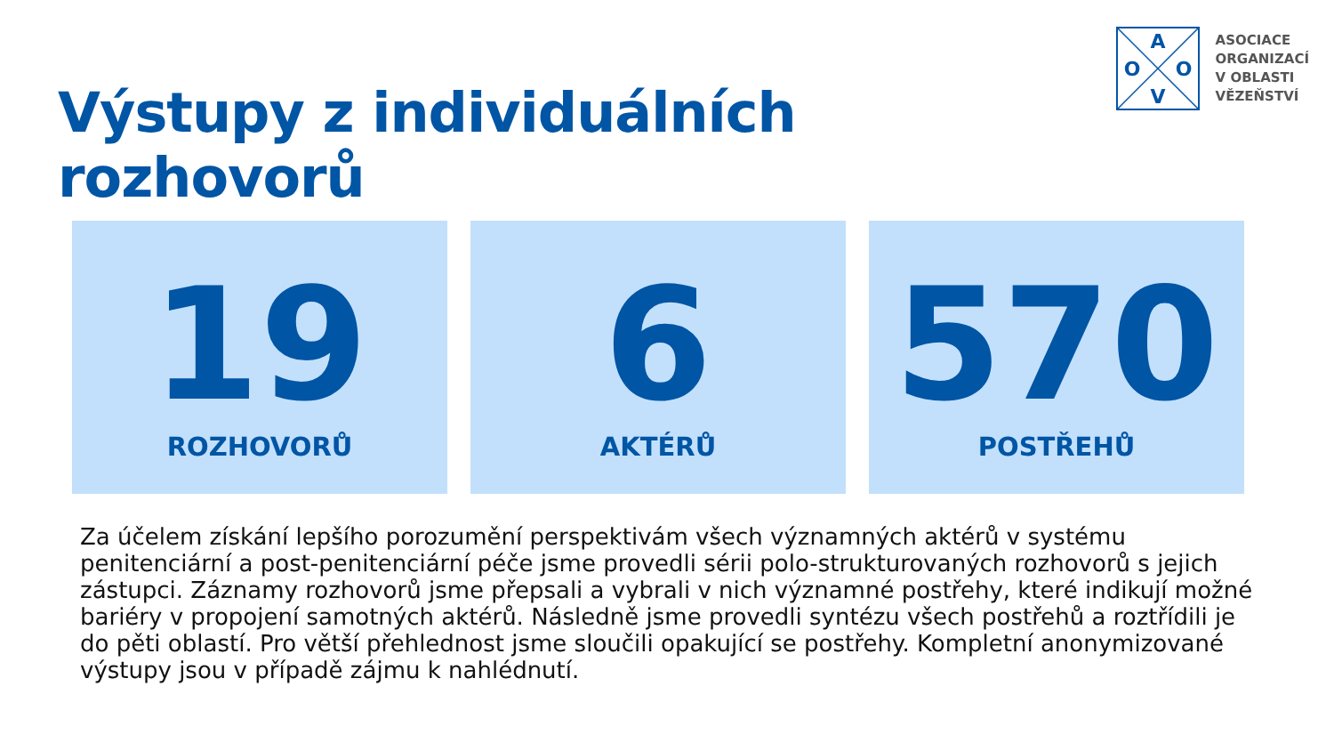Výstupy z individuálních rozhovorů
A
V
O
O
ASOCIACE
ORGANIZACÍ
V OBLASTI
VĚZEŇSTVÍ
19
ROZHOVORŮ
6
AKTÉRŮ
570
POSTŘEHŮ
Za účelem získání lepšího porozumění perspektivám všech významných aktérů v systému penitenciární a post-penitenciární péče jsme provedli sérii polo-strukturovaných rozhovorů s jejich zástupci. Záznamy rozhovorů jsme přepsali a vybrali v nich významné postřehy, které indikují možné bariéry v propojení samotných aktérů. Následně jsme provedli syntézu všech postřehů a roztřídili je do pěti oblastí. Pro větší přehlednost jsme sloučili opakující se postřehy. Kompletní anonymizované výstupy jsou v případě zájmu k nahlédnutí.